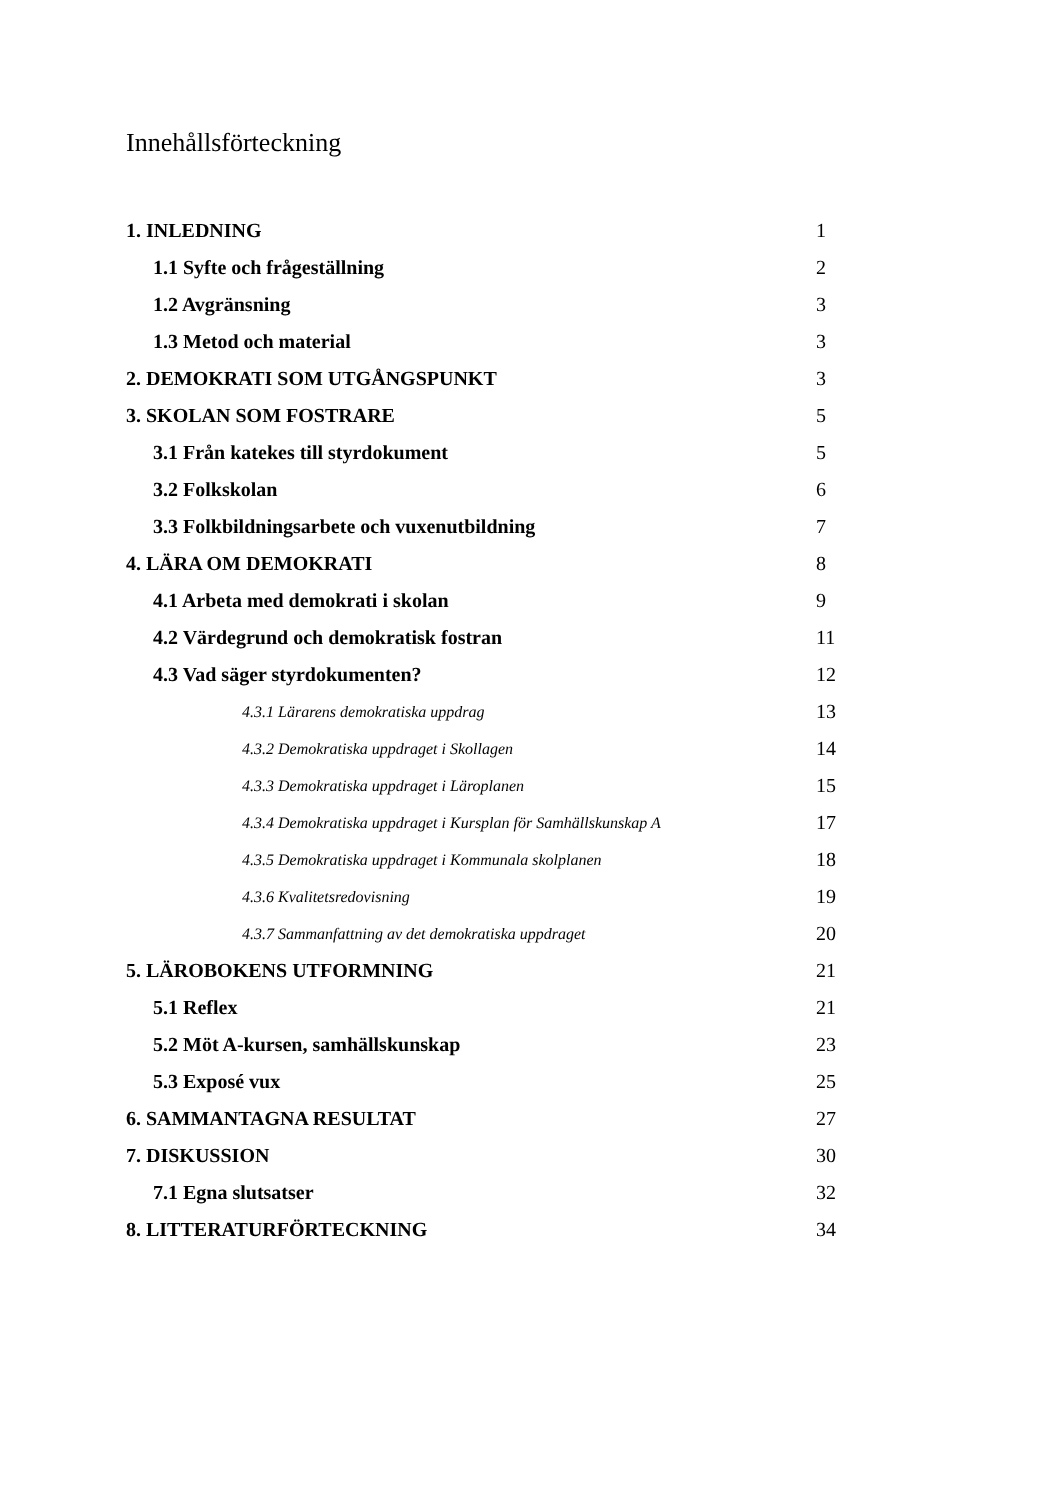Innehållsförteckning
| 1. INLEDNING | 1 |
| 1.1 Syfte och frågeställning | 2 |
| 1.2 Avgränsning | 3 |
| 1.3 Metod och material | 3 |
| 2. DEMOKRATI SOM UTGÅNGSPUNKT | 3 |
| 3. SKOLAN SOM FOSTRARE | 5 |
| 3.1 Från katekes till styrdokument | 5 |
| 3.2 Folkskolan | 6 |
| 3.3 Folkbildningsarbete och vuxenutbildning | 7 |
| 4. LÄRA OM DEMOKRATI | 8 |
| 4.1 Arbeta med demokrati i skolan | 9 |
| 4.2 Värdegrund och demokratisk fostran | 11 |
| 4.3 Vad säger styrdokumenten? | 12 |
| 4.3.1 Lärarens demokratiska uppdrag | 13 |
| 4.3.2 Demokratiska uppdraget i Skollagen | 14 |
| 4.3.3 Demokratiska uppdraget i Läroplanen | 15 |
| 4.3.4 Demokratiska uppdraget i Kursplan för Samhällskunskap A | 17 |
| 4.3.5 Demokratiska uppdraget i Kommunala skolplanen | 18 |
| 4.3.6 Kvalitetsredovisning | 19 |
| 4.3.7 Sammanfattning av det demokratiska uppdraget | 20 |
| 5. LÄROBOKENS UTFORMNING | 21 |
| 5.1 Reflex | 21 |
| 5.2 Möt A-kursen, samhällskunskap | 23 |
| 5.3 Exposé vux | 25 |
| 6. SAMMANTAGNA RESULTAT | 27 |
| 7. DISKUSSION | 30 |
| 7.1 Egna slutsatser | 32 |
| 8. LITTERATURFÖRTECKNING | 34 |